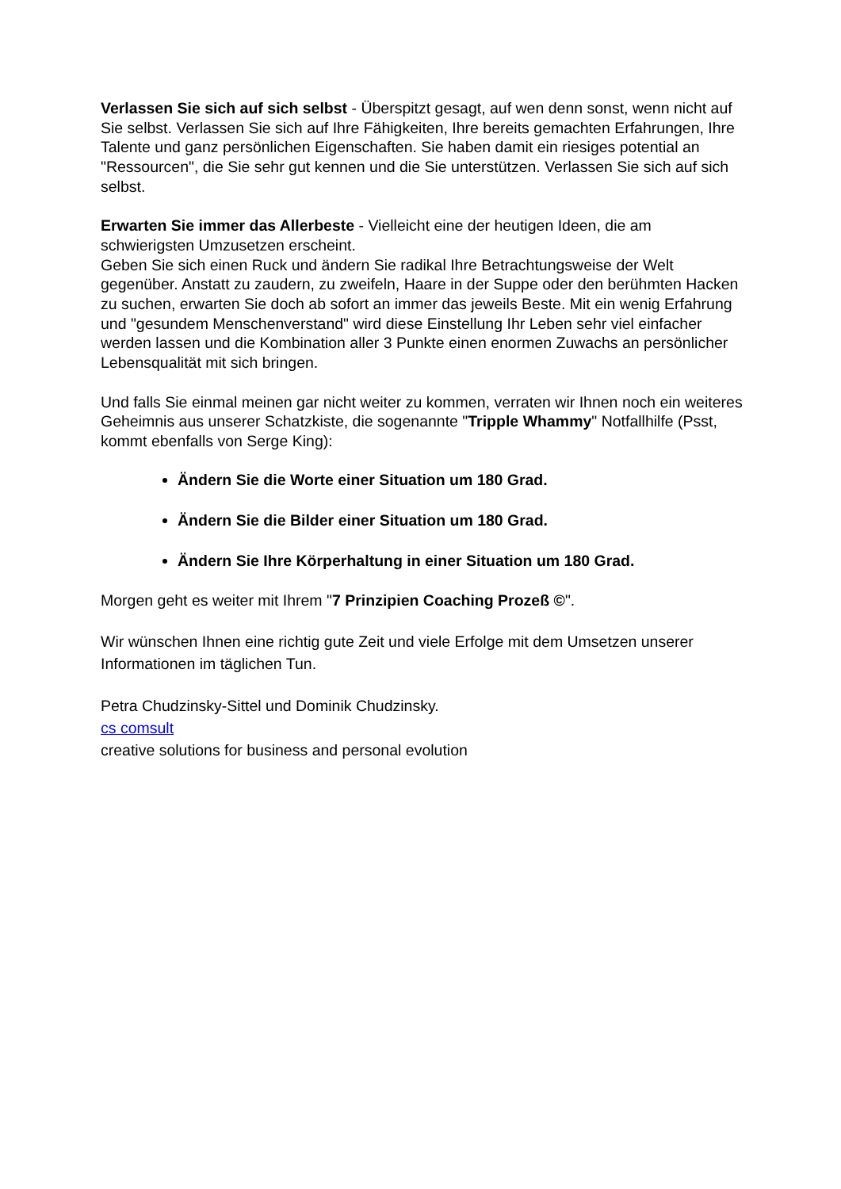Verlassen Sie sich auf sich selbst - Überspitzt gesagt, auf wen denn sonst, wenn nicht auf Sie selbst. Verlassen Sie sich auf Ihre Fähigkeiten, Ihre bereits gemachten Erfahrungen, Ihre Talente und ganz persönlichen Eigenschaften. Sie haben damit ein riesiges potential an "Ressourcen", die Sie sehr gut kennen und die Sie unterstützen. Verlassen Sie sich auf sich selbst.
Erwarten Sie immer das Allerbeste - Vielleicht eine der heutigen Ideen, die am schwierigsten Umzusetzen erscheint.
Geben Sie sich einen Ruck und ändern Sie radikal Ihre Betrachtungsweise der Welt gegenüber. Anstatt zu zaudern, zu zweifeln, Haare in der Suppe oder den berühmten Hacken zu suchen, erwarten Sie doch ab sofort an immer das jeweils Beste. Mit ein wenig Erfahrung und "gesundem Menschenverstand" wird diese Einstellung Ihr Leben sehr viel einfacher werden lassen und die Kombination aller 3 Punkte einen enormen Zuwachs an persönlicher Lebensqualität mit sich bringen.
Und falls Sie einmal meinen gar nicht weiter zu kommen, verraten wir Ihnen noch ein weiteres Geheimnis aus unserer Schatzkiste, die sogenannte "Tripple Whammy" Notfallhilfe (Psst, kommt ebenfalls von Serge King):
Ändern Sie die Worte einer Situation um 180 Grad.
Ändern Sie die Bilder einer Situation um 180 Grad.
Ändern Sie Ihre Körperhaltung in einer Situation um 180 Grad.
Morgen geht es weiter mit Ihrem "7 Prinzipien Coaching Prozeß ©".
Wir wünschen Ihnen eine richtig gute Zeit und viele Erfolge mit dem Umsetzen unserer Informationen im täglichen Tun.
Petra Chudzinsky-Sittel und Dominik Chudzinsky.
cs comsult
creative solutions for business and personal evolution